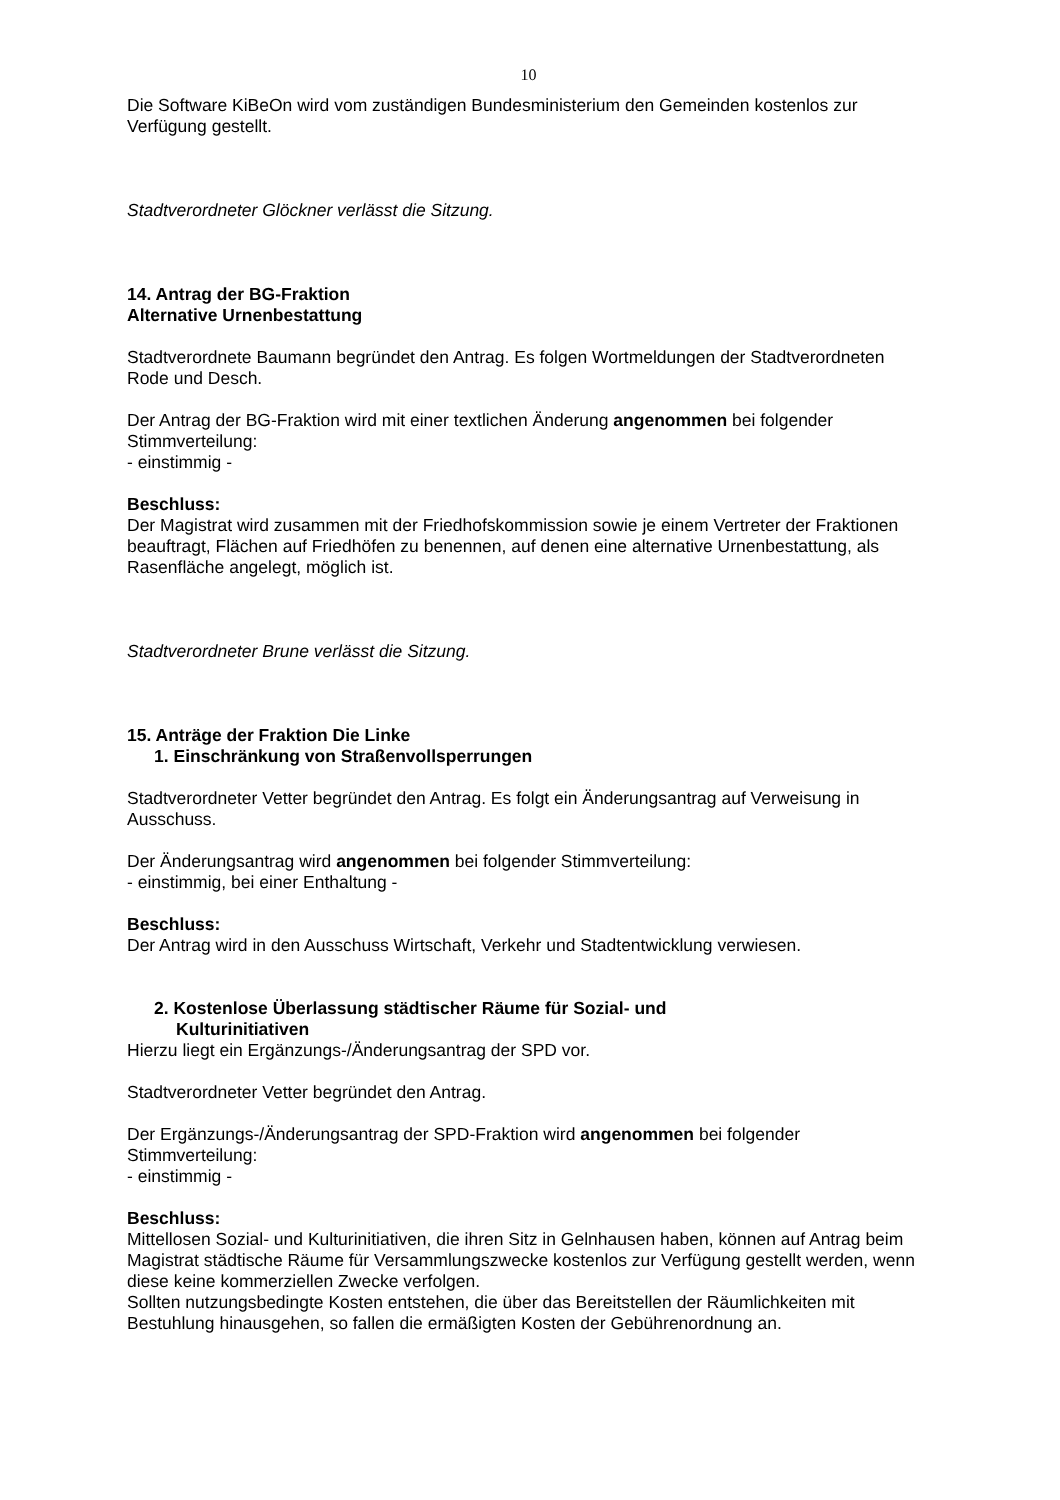10
Die Software KiBeOn wird vom zuständigen Bundesministerium den Gemeinden kostenlos zur Verfügung gestellt.
Stadtverordneter Glöckner verlässt die Sitzung.
14. Antrag der BG-Fraktion
Alternative Urnenbestattung
Stadtverordnete Baumann begründet den Antrag. Es folgen Wortmeldungen der Stadtverordneten Rode und Desch.
Der Antrag der BG-Fraktion wird mit einer textlichen Änderung angenommen bei folgender Stimmverteilung:
- einstimmig -
Beschluss:
Der Magistrat wird zusammen mit der Friedhofskommission sowie je einem Vertreter der Fraktionen beauftragt, Flächen auf Friedhöfen zu benennen, auf denen eine alternative Urnenbestattung, als Rasenfläche angelegt, möglich ist.
Stadtverordneter Brune verlässt die Sitzung.
15. Anträge der Fraktion Die Linke
1. Einschränkung von Straßenvollsperrungen
Stadtverordneter Vetter begründet den Antrag. Es folgt ein Änderungsantrag auf Verweisung in Ausschuss.
Der Änderungsantrag wird angenommen bei folgender Stimmverteilung:
- einstimmig, bei einer Enthaltung -
Beschluss:
Der Antrag wird in den Ausschuss Wirtschaft, Verkehr und Stadtentwicklung verwiesen.
2. Kostenlose Überlassung städtischer Räume für Sozial- und
Kulturinitiativen
Hierzu liegt ein Ergänzungs-/Änderungsantrag der SPD vor.
Stadtverordneter Vetter begründet den Antrag.
Der Ergänzungs-/Änderungsantrag der SPD-Fraktion wird angenommen bei folgender Stimmverteilung:
- einstimmig -
Beschluss:
Mittellosen Sozial- und Kulturinitiativen, die ihren Sitz in Gelnhausen haben, können auf Antrag beim Magistrat städtische Räume für Versammlungszwecke kostenlos zur Verfügung gestellt werden, wenn diese keine kommerziellen Zwecke verfolgen.
Sollten nutzungsbedingte Kosten entstehen, die über das Bereitstellen der Räumlichkeiten mit Bestuhlung hinausgehen, so fallen die ermäßigten Kosten der Gebührenordnung an.